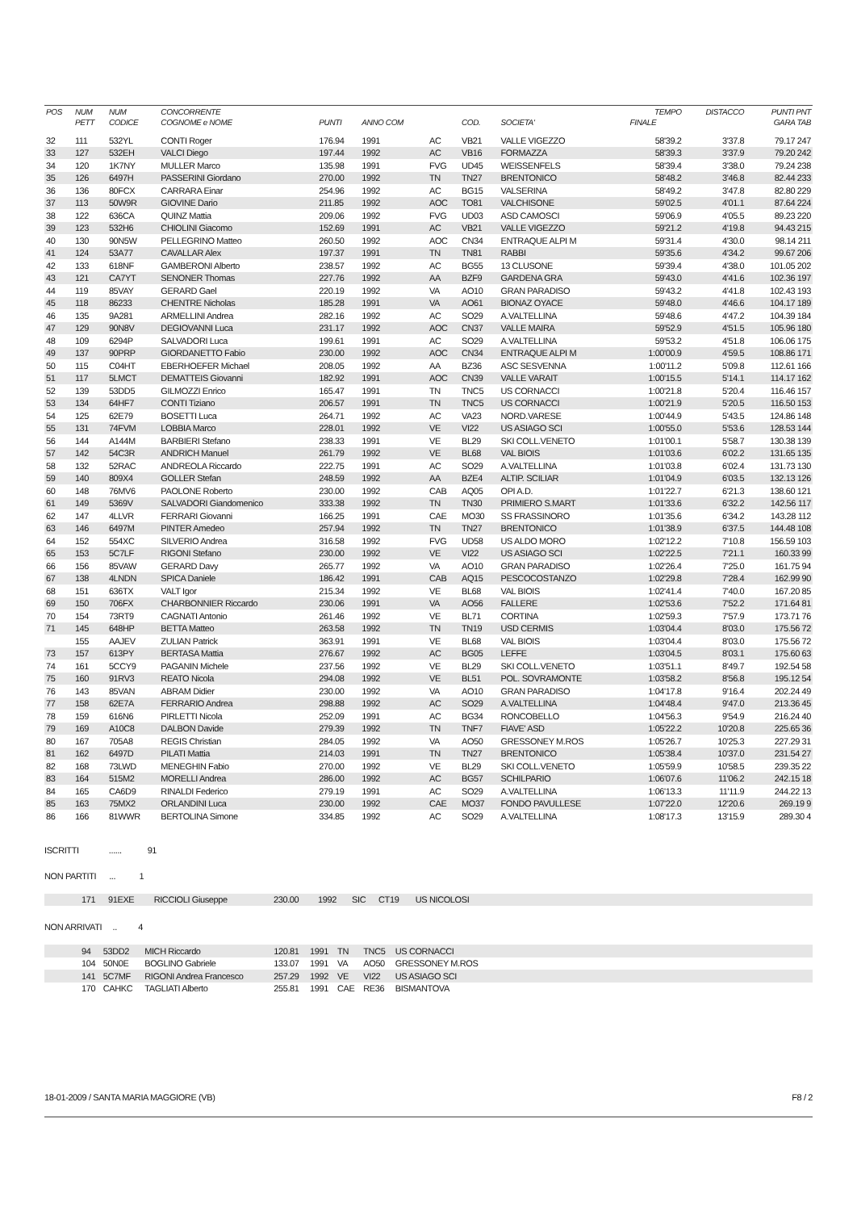| POS | NUM | NUM | CONCORRENTE | | | | | | TEMPO | DISTACCO | PUNTI PNT |
| --- | --- | --- | --- | --- | --- | --- | --- | --- | --- | --- | --- |
| | PETT | CODICE | COGNOME e NOME | PUNTI | ANNO COM | | COD. | SOCIETA' | FINALE | | GARA TAB |
| 32 | 111 | 532YL | CONTI Roger | 176.94 | 1991 | AC | VB21 | VALLE VIGEZZO | 58'39.2 | 3'37.8 | 79.17 247 |
| 33 | 127 | 532EH | VALCI Diego | 197.44 | 1992 | AC | VB16 | FORMAZZA | 58'39.3 | 3'37.9 | 79.20 242 |
| 34 | 120 | 1K7NY | MULLER Marco | 135.98 | 1991 | FVG | UD45 | WEISSENFELS | 58'39.4 | 3'38.0 | 79.24 238 |
| 35 | 126 | 6497H | PASSERINI Giordano | 270.00 | 1992 | TN | TN27 | BRENTONICO | 58'48.2 | 3'46.8 | 82.44 233 |
| 36 | 136 | 80FCX | CARRARA Einar | 254.96 | 1992 | AC | BG15 | VALSERINA | 58'49.2 | 3'47.8 | 82.80 229 |
| 37 | 113 | 50W9R | GIOVINE Dario | 211.85 | 1992 | AOC | TO81 | VALCHISONE | 59'02.5 | 4'01.1 | 87.64 224 |
| 38 | 122 | 636CA | QUINZ Mattia | 209.06 | 1992 | FVG | UD03 | ASD CAMOSCI | 59'06.9 | 4'05.5 | 89.23 220 |
| 39 | 123 | 532H6 | CHIOLINI Giacomo | 152.69 | 1991 | AC | VB21 | VALLE VIGEZZO | 59'21.2 | 4'19.8 | 94.43 215 |
| 40 | 130 | 90N5W | PELLEGRINO Matteo | 260.50 | 1992 | AOC | CN34 | ENTRAQUE ALPI M | 59'31.4 | 4'30.0 | 98.14 211 |
| 41 | 124 | 53A77 | CAVALLAR Alex | 197.37 | 1991 | TN | TN81 | RABBI | 59'35.6 | 4'34.2 | 99.67 206 |
| 42 | 133 | 618NF | GAMBERONI Alberto | 238.57 | 1992 | AC | BG55 | 13 CLUSONE | 59'39.4 | 4'38.0 | 101.05 202 |
| 43 | 121 | CA7YT | SENONER Thomas | 227.76 | 1992 | AA | BZF9 | GARDENA GRA | 59'43.0 | 4'41.6 | 102.36 197 |
| 44 | 119 | 85VAY | GERARD Gael | 220.19 | 1992 | VA | AO10 | GRAN PARADISO | 59'43.2 | 4'41.8 | 102.43 193 |
| 45 | 118 | 86233 | CHENTRE Nicholas | 185.28 | 1991 | VA | AO61 | BIONAZ OYACE | 59'48.0 | 4'46.6 | 104.17 189 |
| 46 | 135 | 9A281 | ARMELLINI Andrea | 282.16 | 1992 | AC | SO29 | A.VALTELLINA | 59'48.6 | 4'47.2 | 104.39 184 |
| 47 | 129 | 90N8V | DEGIOVANNI Luca | 231.17 | 1992 | AOC | CN37 | VALLE MAIRA | 59'52.9 | 4'51.5 | 105.96 180 |
| 48 | 109 | 6294P | SALVADORI Luca | 199.61 | 1991 | AC | SO29 | A.VALTELLINA | 59'53.2 | 4'51.8 | 106.06 175 |
| 49 | 137 | 90PRP | GIORDANETTO Fabio | 230.00 | 1992 | AOC | CN34 | ENTRAQUE ALPI M | 1:00'00.9 | 4'59.5 | 108.86 171 |
| 50 | 115 | C04HT | EBERHOEFER Michael | 208.05 | 1992 | AA | BZ36 | ASC SESVENNA | 1:00'11.2 | 5'09.8 | 112.61 166 |
| 51 | 117 | 5LMCT | DEMATTEIS Giovanni | 182.92 | 1991 | AOC | CN39 | VALLE VARAIT | 1:00'15.5 | 5'14.1 | 114.17 162 |
| 52 | 139 | 53DD5 | GILMOZZI Enrico | 165.47 | 1991 | TN | TNC5 | US CORNACCI | 1:00'21.8 | 5'20.4 | 116.46 157 |
| 53 | 134 | 64HF7 | CONTI Tiziano | 206.57 | 1991 | TN | TNC5 | US CORNACCI | 1:00'21.9 | 5'20.5 | 116.50 153 |
| 54 | 125 | 62E79 | BOSETTI Luca | 264.71 | 1992 | AC | VA23 | NORD.VARESE | 1:00'44.9 | 5'43.5 | 124.86 148 |
| 55 | 131 | 74FVM | LOBBIA Marco | 228.01 | 1992 | VE | VI22 | US ASIAGO SCI | 1:00'55.0 | 5'53.6 | 128.53 144 |
| 56 | 144 | A144M | BARBIERI Stefano | 238.33 | 1991 | VE | BL29 | SKI COLL.VENETO | 1:01'00.1 | 5'58.7 | 130.38 139 |
| 57 | 142 | 54C3R | ANDRICH Manuel | 261.79 | 1992 | VE | BL68 | VAL BIOIS | 1:01'03.6 | 6'02.2 | 131.65 135 |
| 58 | 132 | 52RAC | ANDREOLA Riccardo | 222.75 | 1991 | AC | SO29 | A.VALTELLINA | 1:01'03.8 | 6'02.4 | 131.73 130 |
| 59 | 140 | 809X4 | GOLLER Stefan | 248.59 | 1992 | AA | BZE4 | ALTIP. SCILIAR | 1:01'04.9 | 6'03.5 | 132.13 126 |
| 60 | 148 | 76MV6 | PAOLONE Roberto | 230.00 | 1992 | CAB | AQ05 | OPI A.D. | 1:01'22.7 | 6'21.3 | 138.60 121 |
| 61 | 149 | 5369V | SALVADORI Giandomenico | 333.38 | 1992 | TN | TN30 | PRIMIERO S.MART | 1:01'33.6 | 6'32.2 | 142.56 117 |
| 62 | 147 | 4LLVR | FERRARI Giovanni | 166.25 | 1991 | CAE | MO30 | SS FRASSINORO | 1:01'35.6 | 6'34.2 | 143.28 112 |
| 63 | 146 | 6497M | PINTER Amedeo | 257.94 | 1992 | TN | TN27 | BRENTONICO | 1:01'38.9 | 6'37.5 | 144.48 108 |
| 64 | 152 | 554XC | SILVERIO Andrea | 316.58 | 1992 | FVG | UD58 | US ALDO MORO | 1:02'12.2 | 7'10.8 | 156.59 103 |
| 65 | 153 | 5C7LF | RIGONI Stefano | 230.00 | 1992 | VE | VI22 | US ASIAGO SCI | 1:02'22.5 | 7'21.1 | 160.33 99 |
| 66 | 156 | 85VAW | GERARD Davy | 265.77 | 1992 | VA | AO10 | GRAN PARADISO | 1:02'26.4 | 7'25.0 | 161.75 94 |
| 67 | 138 | 4LNDN | SPICA Daniele | 186.42 | 1991 | CAB | AQ15 | PESCOCOSTANZO | 1:02'29.8 | 7'28.4 | 162.99 90 |
| 68 | 151 | 636TX | VALT Igor | 215.34 | 1992 | VE | BL68 | VAL BIOIS | 1:02'41.4 | 7'40.0 | 167.20 85 |
| 69 | 150 | 706FX | CHARBONNIER Riccardo | 230.06 | 1991 | VA | AO56 | FALLERE | 1:02'53.6 | 7'52.2 | 171.64 81 |
| 70 | 154 | 73RT9 | CAGNATI Antonio | 261.46 | 1992 | VE | BL71 | CORTINA | 1:02'59.3 | 7'57.9 | 173.71 76 |
| 71 | 145 | 648HP | BETTA Matteo | 263.58 | 1992 | TN | TN19 | USD CERMIS | 1:03'04.4 | 8'03.0 | 175.56 72 |
| | 155 | AAJEV | ZULIAN Patrick | 363.91 | 1991 | VE | BL68 | VAL BIOIS | 1:03'04.4 | 8'03.0 | 175.56 72 |
| 73 | 157 | 613PY | BERTASA Mattia | 276.67 | 1992 | AC | BG05 | LEFFE | 1:03'04.5 | 8'03.1 | 175.60 63 |
| 74 | 161 | 5CCY9 | PAGANIN Michele | 237.56 | 1992 | VE | BL29 | SKI COLL.VENETO | 1:03'51.1 | 8'49.7 | 192.54 58 |
| 75 | 160 | 91RV3 | REATO Nicola | 294.08 | 1992 | VE | BL51 | POL. SOVRAMONTE | 1:03'58.2 | 8'56.8 | 195.12 54 |
| 76 | 143 | 85VAN | ABRAM Didier | 230.00 | 1992 | VA | AO10 | GRAN PARADISO | 1:04'17.8 | 9'16.4 | 202.24 49 |
| 77 | 158 | 62E7A | FERRARIO Andrea | 298.88 | 1992 | AC | SO29 | A.VALTELLINA | 1:04'48.4 | 9'47.0 | 213.36 45 |
| 78 | 159 | 616N6 | PIRLETTI Nicola | 252.09 | 1991 | AC | BG34 | RONCOBELLO | 1:04'56.3 | 9'54.9 | 216.24 40 |
| 79 | 169 | A10C8 | DALBON Davide | 279.39 | 1992 | TN | TNF7 | FIAVE' ASD | 1:05'22.2 | 10'20.8 | 225.65 36 |
| 80 | 167 | 705A8 | REGIS Christian | 284.05 | 1992 | VA | AO50 | GRESSONEY M.ROS | 1:05'26.7 | 10'25.3 | 227.29 31 |
| 81 | 162 | 6497D | PILATI Mattia | 214.03 | 1991 | TN | TN27 | BRENTONICO | 1:05'38.4 | 10'37.0 | 231.54 27 |
| 82 | 168 | 73LWD | MENEGHIN Fabio | 270.00 | 1992 | VE | BL29 | SKI COLL.VENETO | 1:05'59.9 | 10'58.5 | 239.35 22 |
| 83 | 164 | 515M2 | MORELLI Andrea | 286.00 | 1992 | AC | BG57 | SCHILPARIO | 1:06'07.6 | 11'06.2 | 242.15 18 |
| 84 | 165 | CA6D9 | RINALDI Federico | 279.19 | 1991 | AC | SO29 | A.VALTELLINA | 1:06'13.3 | 11'11.9 | 244.22 13 |
| 85 | 163 | 75MX2 | ORLANDINI Luca | 230.00 | 1992 | CAE | MO37 | FONDO PAVULLESE | 1:07'22.0 | 12'20.6 | 269.19 9 |
| 86 | 166 | 81WWR | BERTOLINA Simone | 334.85 | 1992 | AC | SO29 | A.VALTELLINA | 1:08'17.3 | 13'15.9 | 289.30 4 |
ISCRITTI ...... 91
NON PARTITI ... 1
| | 171 | 91EXE | RICCIOLI Giuseppe | 230.00 | 1992 | SIC | CT19 | US NICOLOSI | |
NON ARRIVATI .. 4
| | 94 | 53DD2 | MICH Riccardo | 120.81 | 1991 | TN | TNC5 | US CORNACCI | |
| | 104 | 50N0E | BOGLINO Gabriele | 133.07 | 1991 | VA | AO50 | GRESSONEY M.ROS | |
| | 141 | 5C7MF | RIGONI Andrea Francesco | 257.29 | 1992 | VE | VI22 | US ASIAGO SCI | |
| | 170 | CAHKC | TAGLIATI Alberto | 255.81 | 1991 | CAE | RE36 | BISMANTOVA | |
18-01-2009 / SANTA MARIA MAGGIORE (VB) F8 / 2